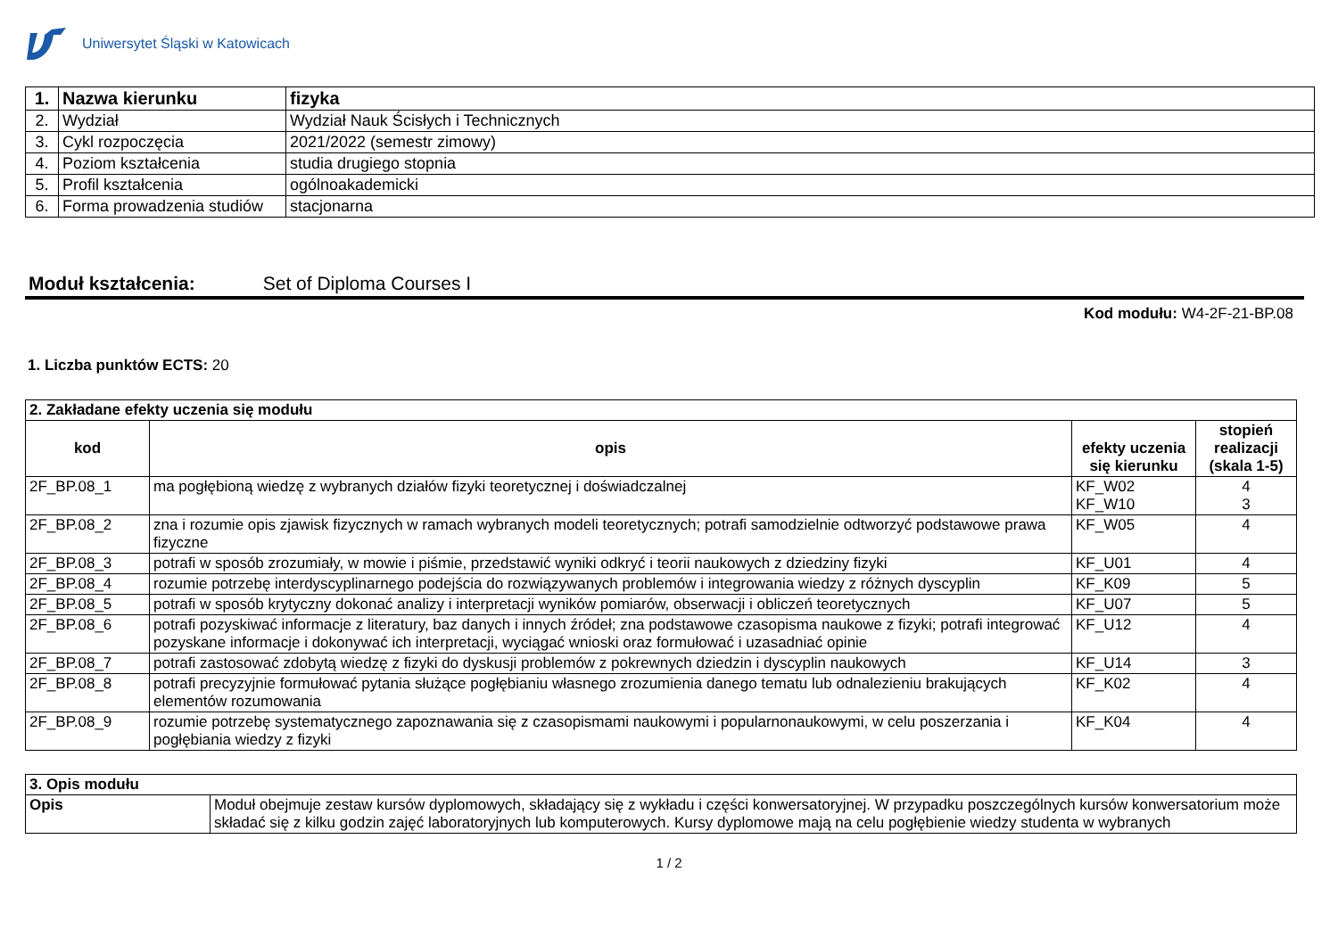Uniwersytet Śląski w Katowicach
| 1. | Nazwa kierunku | fizyka |
| 2. | Wydział | Wydział Nauk Ścisłych i Technicznych |
| 3. | Cykl rozpoczęcia | 2021/2022 (semestr zimowy) |
| 4. | Poziom kształcenia | studia drugiego stopnia |
| 5. | Profil kształcenia | ogólnoakademicki |
| 6. | Forma prowadzenia studiów | stacjonarna |
Moduł kształcenia: Set of Diploma Courses I
Kod modułu: W4-2F-21-BP.08
1. Liczba punktów ECTS: 20
| 2. Zakładane efekty uczenia się modułu | | | |
| kod | opis | efekty uczenia się kierunku | stopień realizacji (skala 1-5) |
| 2F_BP.08_1 | ma pogłębioną wiedzę z wybranych działów fizyki teoretycznej i doświadczalnej | KF_W02 KF_W10 | 4 3 |
| 2F_BP.08_2 | zna i rozumie opis zjawisk fizycznych w ramach wybranych modeli teoretycznych; potrafi samodzielnie odtworzyć podstawowe prawa fizyczne | KF_W05 | 4 |
| 2F_BP.08_3 | potrafi w sposób zrozumiały, w mowie i piśmie, przedstawić wyniki odkryć i teorii naukowych z dziedziny fizyki | KF_U01 | 4 |
| 2F_BP.08_4 | rozumie potrzebę interdyscyplinarnego podejścia do rozwiązywanych problemów i integrowania wiedzy z różnych dyscyplin | KF_K09 | 5 |
| 2F_BP.08_5 | potrafi w sposób krytyczny dokonać analizy i interpretacji wyników pomiarów, obserwacji i obliczeń teoretycznych | KF_U07 | 5 |
| 2F_BP.08_6 | potrafi pozyskiwać informacje z literatury, baz danych i innych źródeł; zna podstawowe czasopisma naukowe z fizyki; potrafi integrować pozyskane informacje i dokonywać ich interpretacji, wyciągać wnioski oraz formułować i uzasadniać opinie | KF_U12 | 4 |
| 2F_BP.08_7 | potrafi zastosować zdobytą wiedzę z fizyki do dyskusji problemów z pokrewnych dziedzin i dyscyplin naukowych | KF_U14 | 3 |
| 2F_BP.08_8 | potrafi precyzyjnie formułować pytania służące pogłębianiu własnego zrozumienia danego tematu lub odnalezieniu brakujących elementów rozumowania | KF_K02 | 4 |
| 2F_BP.08_9 | rozumie potrzebę systematycznego zapoznawania się z czasopismami naukowymi i popularnonaukowymi, w celu poszerzania i pogłębiania wiedzy z fizyki | KF_K04 | 4 |
| 3. Opis modułu | |
| Opis | Moduł obejmuje zestaw kursów dyplomowych, składający się z wykładu i części konwersatoryjnej. W przypadku poszczególnych kursów konwersatorium może składać się z kilku godzin zajęć laboratoryjnych lub komputerowych. Kursy dyplomowe mają na celu pogłębienie wiedzy studenta w wybranych |
1 / 2